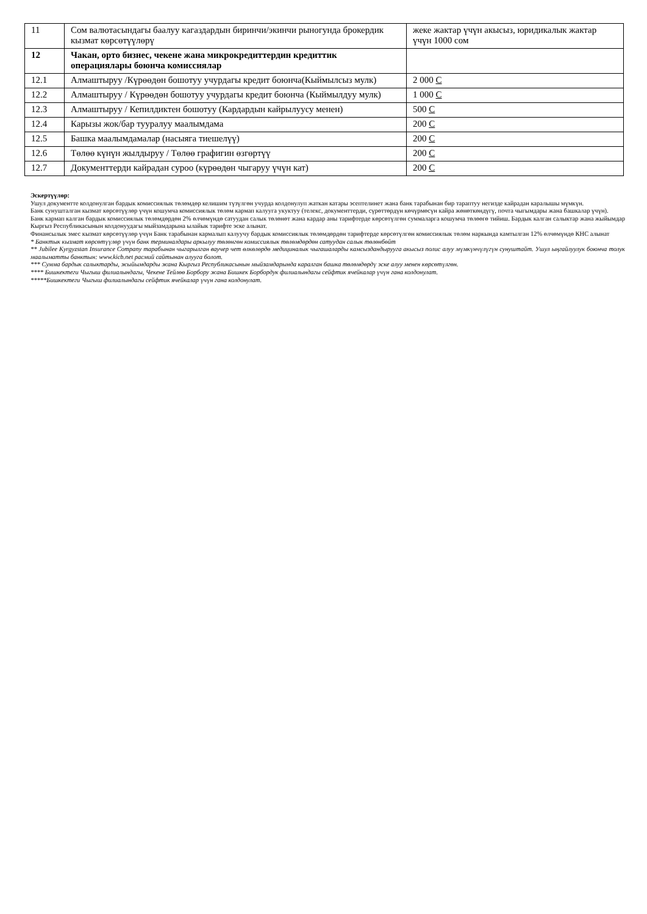| 11 | Сом валютасындагы баалуу кагаздардын биринчи/экинчи рыногунда брокердик кызмат көрсөтүүлөрү | жеке жактар үчүн акысыз, юридикалык жактар үчүн 1000 сом |
| 12 | Чакан, орто бизнес, чекене жана микрокредиттердин кредиттик операциялары боюнча комиссиялар | |
| 12.1 | Алмаштыруу /Күрөөдөн бошотуу учурдагы кредит боюнча(Кыймылсыз мулк) | 2 000 С |
| 12.2 | Алмаштыруу / Күрөөдөн бошотуу учурдагы кредит боюнча (Кыймылдуу мулк) | 1 000 С |
| 12.3 | Алмаштыруу / Кепилдиктен бошотуу (Кардардын кайрылуусу менен) | 500 С |
| 12.4 | Карызы жок/бар тууралуу маалымдама | 200 С |
| 12.5 | Башка маалымдамалар (насыяга тиешелүү) | 200 С |
| 12.6 | Төлөө күнүн жылдыруу / Төлөө графигин өзгөртүү | 200 С |
| 12.7 | Документтерди кайрадан суроо (күрөөдөн чыгаруу үчүн кат) | 200 С |
Эскертүүлөр:
Ушул документте колдонулган бардык комиссиялык төлөмдөр келишим түзүлгөн учурда колдонулуп жаткан катары эсептелинет жана банк тарабынан бир тараптуу негизде кайрадан каралышы мүмкүн.
Банк сунушталган кызмат көрсөтүүлөр үчүн кошумча комиссиялык төлөм кармап калууга укуктуу (телекс, документтерди, сүрөттөрдүн көчүрмөсүн кайра жөнөткөндүгү, почта чыгымдары жана башкалар үчүн).
Банк кармап калган бардык комиссиялык төлөмдөрдөн 2% өлчөмүндө сатуудан салык төлөнөт жана кардар аны тарифтерде көрсөтүлгөн суммаларга кошумча төлөөгө тийиш. Бардык калган салыктар жана жыйымдар Кыргыз Республикасынын колдонуудагы мыйзамдарына ылайык тарифте эске алынат.
Финансылык эмес кызмат көрсөтүүлөр үчүн Банк тарабынан кармалып калуучу бардык комиссиялык төлөмдөрдөн тарифтерде көрсөтүлгөн комиссиялык төлөм наркында камтылган 12% өлчөмүндө КНС алынат
* Банктык кызмат көрсөтүүлөр үчүн банк терминалдары аркылуу төлөнгөн комиссиялык төлөмдөрдөн сатуудан салык төлөнбөйт
** Jubilee Kyrgyzstan Insurance Company тарабынан чыгарылган ваучер чет өлкөлөрдө медициналык чыгашаларды камсыздандырууга акысыз полис алуу мүмкүнчүлүгүн сунуштайт. Ушул ыңгайлуулук боюнча толук маалыматты банктын: www.kicb.net расмий сайтынан алууга болот.
*** Сумма бардык салыктарды, жыйымдарды жана Кыргыз Республикасынын мыйзамдарында каралган башка төлөмдөрдү эске алуу менен көрсөтүлгөн.
**** Бишкектеги Чыгыш филиалындагы, Чекене Тейлөө Борбору жана Бишкек Борбордук филиалындагы сейфтик ячейкалар үчүн гана колдонулат.
*****Бишкектеги Чыгыш филиалындагы сейфтик ячейкалар үчүн гана колдонулат.